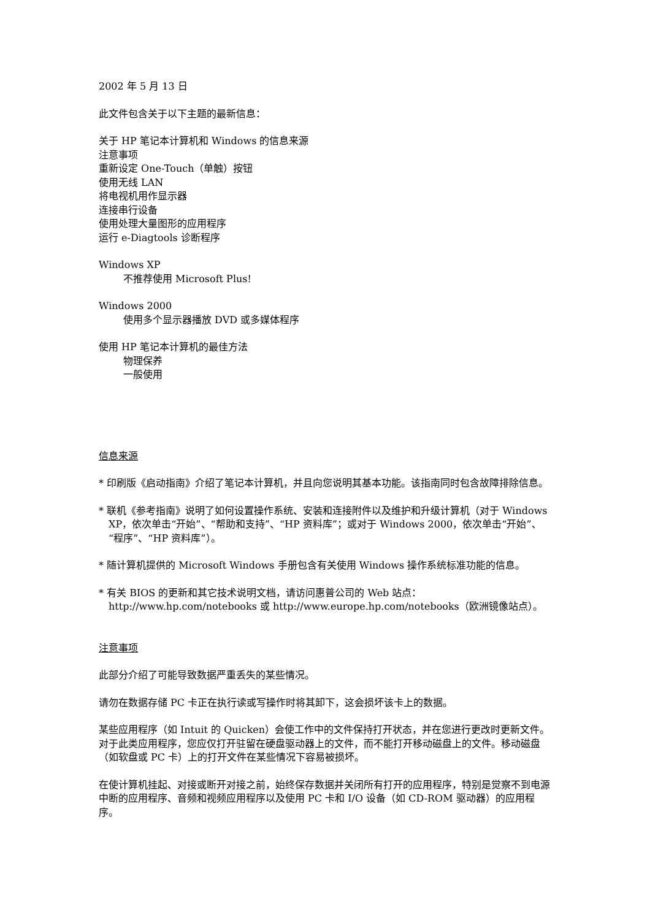2002 年 5 月 13 日
此文件包含关于以下主题的最新信息：
关于 HP 笔记本计算机和 Windows 的信息来源
注意事项
重新设定 One-Touch（单触）按钮
使用无线 LAN
将电视机用作显示器
连接串行设备
使用处理大量图形的应用程序
运行 e-Diagtools 诊断程序
Windows XP
不推荐使用 Microsoft Plus!
Windows 2000
使用多个显示器播放 DVD 或多媒体程序
使用 HP 笔记本计算机的最佳方法
物理保养
一般使用
信息来源
* 印刷版《启动指南》介绍了笔记本计算机，并且向您说明其基本功能。该指南同时包含故障排除信息。
* 联机《参考指南》说明了如何设置操作系统、安装和连接附件以及维护和升级计算机（对于 Windows XP，依次单击“开始”、“帮助和支持”、“HP 资料库”；或对于 Windows 2000，依次单击“开始”、“程序”、“HP 资料库”）。
* 随计算机提供的 Microsoft Windows 手册包含有关使用 Windows 操作系统标准功能的信息。
* 有关 BIOS 的更新和其它技术说明文档，请访问惠普公司的 Web 站点：
http://www.hp.com/notebooks 或 http://www.europe.hp.com/notebooks（欧洲镜像站点）。
注意事项
此部分介绍了可能导致数据严重丢失的某些情况。
请勿在数据存储 PC 卡正在执行读或写操作时将其卸下，这会损坏该卡上的数据。
某些应用程序（如 Intuit 的 Quicken）会使工作中的文件保持打开状态，并在您进行更改时更新文件。对于此类应用程序，您应仅打开驻留在硬盘驱动器上的文件，而不能打开移动磁盘上的文件。移动磁盘（如软盘或 PC 卡）上的打开文件在某些情况下容易被损坏。
在使计算机挂起、对接或断开对接之前，始终保存数据并关闭所有打开的应用程序，特别是觉察不到电源中断的应用程序、音频和视频应用程序以及使用 PC 卡和 I/O 设备（如 CD-ROM 驱动器）的应用程序。